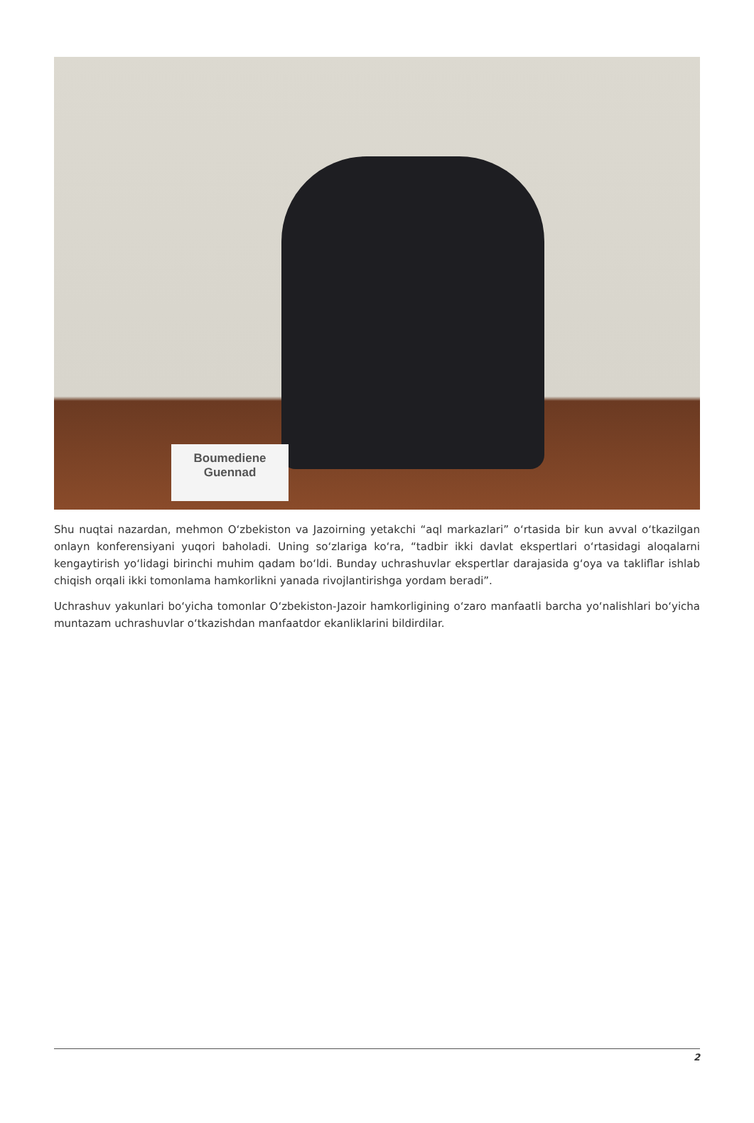Boumediene
Guennad
Shu nuqtai nazardan, mehmon Oʻzbekiston va Jazoirning yetakchi “aql markazlari” oʻrtasida bir kun avval oʻtkazilgan onlayn konferensiyani yuqori baholadi. Uning soʻzlariga koʻra, “tadbir ikki davlat ekspertlari oʻrtasidagi aloqalarni kengaytirish yoʻlidagi birinchi muhim qadam boʻldi. Bunday uchrashuvlar ekspertlar darajasida gʻoya va takliflar ishlab chiqish orqali ikki tomonlama hamkorlikni yanada rivojlantirishga yordam beradi”.
Uchrashuv yakunlari boʻyicha tomonlar Oʻzbekiston-Jazoir hamkorligining oʻzaro manfaatli barcha yoʻnalishlari boʻyicha muntazam uchrashuvlar oʻtkazishdan manfaatdor ekanliklarini bildirdilar.
2